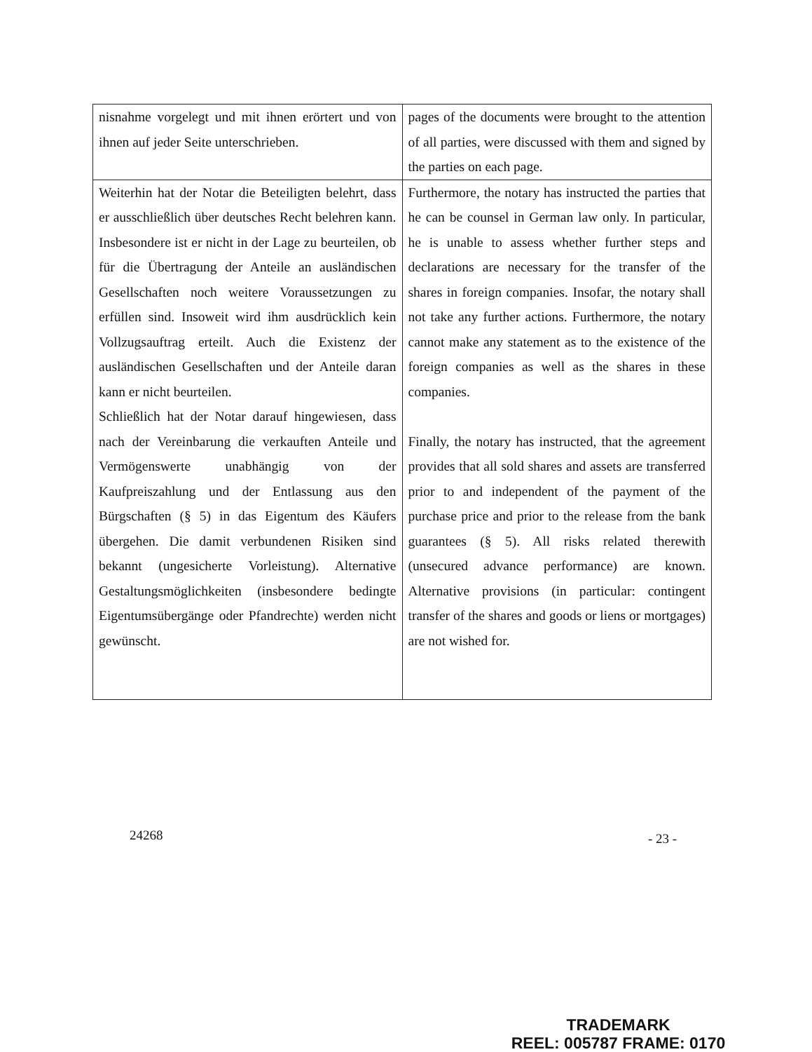| nisnahme vorgelegt und mit ihnen erörtert und von ihnen auf jeder Seite unterschrieben. | pages of the documents were brought to the attention of all parties, were discussed with them and signed by the parties on each page. |
| Weiterhin hat der Notar die Beteiligten belehrt, dass er ausschließlich über deutsches Recht belehren kann. Insbesondere ist er nicht in der Lage zu beurteilen, ob für die Übertragung der Anteile an ausländischen Gesellschaften noch weitere Voraussetzungen zu erfüllen sind. Insoweit wird ihm ausdrücklich kein Vollzugsauftrag erteilt. Auch die Existenz der ausländischen Gesellschaften und der Anteile daran kann er nicht beurteilen. Schließlich hat der Notar darauf hingewiesen, dass nach der Vereinbarung die verkauften Anteile und Vermögenswerte unabhängig von der Kaufpreiszahlung und der Entlassung aus den Bürgschaften (§ 5) in das Eigentum des Käufers übergehen. Die damit verbundenen Risiken sind bekannt (ungesicherte Vorleistung). Alternative Gestaltungsmöglichkeiten (insbesondere bedingte Eigentumsübergänge oder Pfandrechte) werden nicht gewünscht. | Furthermore, the notary has instructed the parties that he can be counsel in German law only. In particular, he is unable to assess whether further steps and declarations are necessary for the transfer of the shares in foreign companies. Insofar, the notary shall not take any further actions. Furthermore, the notary cannot make any statement as to the existence of the foreign companies as well as the shares in these companies. Finally, the notary has instructed, that the agreement provides that all sold shares and assets are transferred prior to and independent of the payment of the purchase price and prior to the release from the bank guarantees (§ 5). All risks related therewith (unsecured advance performance) are known. Alternative provisions (in particular: contingent transfer of the shares and goods or liens or mortgages) are not wished for. |
24268 - 23 -
TRADEMARK
REEL: 005787 FRAME: 0170